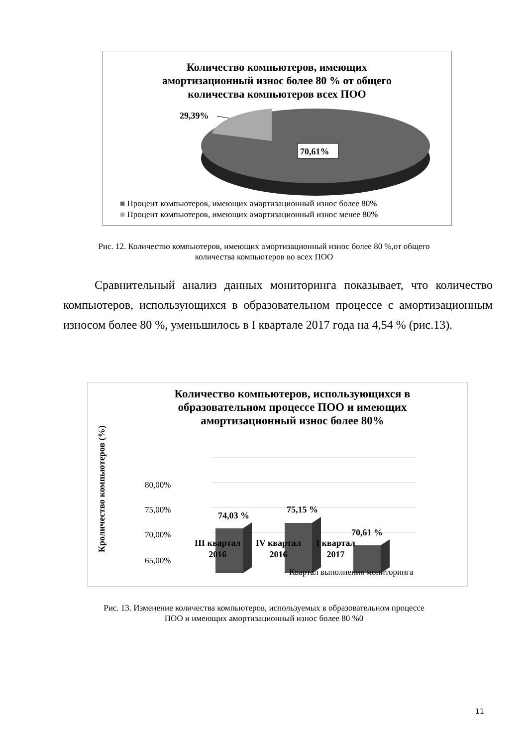Количество компьютеров, имеющих
амортизационный износ более 80 % от общего
количества компьютеров всех ПОО
29,39%
70,61%
■ Процент компьютеров, имеющих амартизационный износ более 80%
■ Процент компьютеров, имеющих амартизационный износ менее 80%
Рис. 12. Количество компьютеров, имеющих амортизационный износ более 80 %,от общего
количества компьютеров во всех ПОО
Сравнительный анализ данных мониторинга показывает, что количество компьютеров, использующихся в образовательном процессе с амортизационным износом более 80 %, уменьшилось в I квартале 2017 года на 4,54 % (рис.13).
Количество компьютеров, использующихся в
образовательном процессе ПОО и имеющих
амортизационный износ более 80%
Кроличество компьютеров (%)
80,00%
75,00%
70,00%
65,00%
74,03 %
75,15 %
70,61 %
III квартал
2016
IV квартал
2016
I квартал
2017
Квартал выполнения мониторинга
Рис. 13. Изменение количества компьютеров, используемых в образовательном процессе
ПОО и имеющих амортизационный износ более 80 %0
11